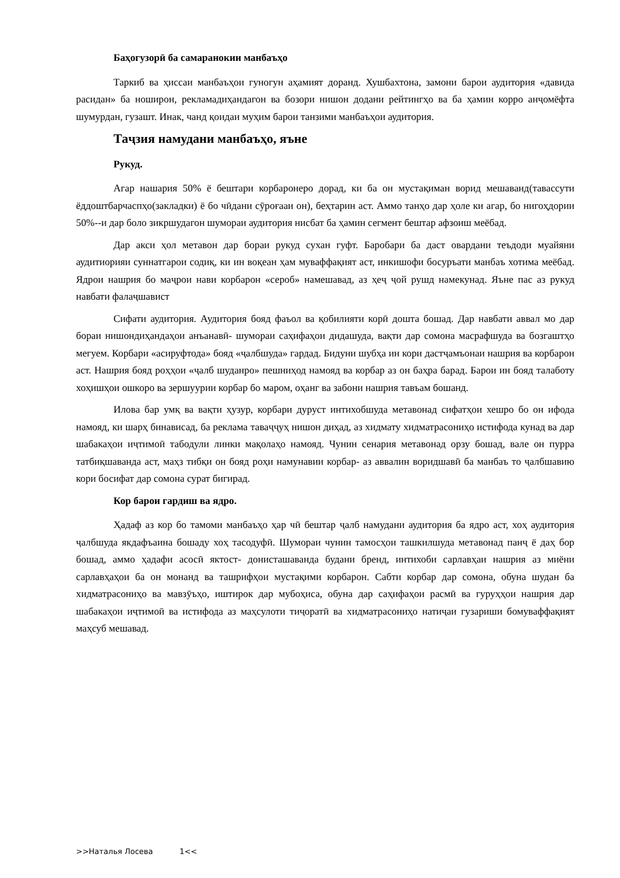Баҳогузорӣ ба самаранокии манбаъҳо
Таркиб ва ҳиссаи манбаъҳои гуногун аҳамият доранд. Хушбахтона, замони барои аудитория «давида расидан» ба ноширон, рекламадиҳандагон ва бозори нишон додани рейтингҳо ва ба ҳамин корро анҷомёфта шумурдан, гузашт. Инак, чанд қоидаи муҳим барои танзими манбаъҳои аудитория.
Таҷзия намудани манбаъҳо, яъне
Рукуд.
Агар нашария 50% ё бештари корбаронеро дорад, ки ба он мустақиман ворид мешаванд(тавассути ёддоштбарчаспҳо(закладки) ё бо чӣдани сӯроғааи он), беҳтарин аст. Аммо танҳо дар ҳоле ки агар, бо нигоҳдории 50%--и дар боло зикршудагон шумораи аудитория нисбат ба ҳамин сегмент бештар афзоиш меёбад.
Дар акси ҳол метавон дар бораи рукуд сухан гуфт. Баробари ба даст овардани теъдоди муайяни аудитиорияи суннатгарои содиқ, ки ин воқеан ҳам муваффақият аст, инкишофи босуръати манбаъ хотима меёбад. Ядрои нашрия бо маҷрои нави корбарон «сероб» намешавад, аз ҳеҷ ҷой рушд намекунад. Яъне пас аз рукуд навбати фалаҷшавист
Сифати аудитория. Аудитория бояд фаъол ва қобилияти корӣ дошта бошад. Дар навбати аввал мо дар бораи нишондиҳандаҳои анъанавӣ- шумораи саҳифаҳои дидашуда, вақти дар сомона масрафшуда ва бозгаштҳо мегуем. Корбари «асируфтода» бояд «ҷалбшуда» гардад. Бидуни шубҳа ин кори дастҷамъонаи нашрия ва корбарон аст. Нашрия бояд роҳҳои «ҷалб шуданро» пешниҳод намояд ва корбар аз он баҳра барад. Барои ин бояд талаботу хоҳишҳои ошкоро ва зершуурии корбар бо маром, оҳанг ва забони нашрия тавъам бошанд.
Илова бар умқ ва вақти ҳузур, корбари дуруст интихобшуда метавонад сифатҳои хешро бо он ифода намояд, ки шарҳ бинависад, ба реклама таваҷҷуҳ нишон диҳад, аз хидмату хидматрасониҳо истифода кунад ва дар шабакаҳои иҷтимоӣ табодули линки мақолаҳо намояд. Чунин сенария метавонад орзу бошад, вале он пурра татбиқшаванда аст, маҳз тибқи он бояд роҳи намунавии корбар- аз аввалин воридшавӣ ба манбаъ то ҷалбшавию кори босифат дар сомона сурат бигирад.
Кор барои гардиш ва ядро.
Ҳадаф аз кор бо тамоми манбаъҳо ҳар чӣ бештар ҷалб намудани аудитория ба ядро аст, хоҳ аудитория ҷалбшуда якдафъаина бошаду хоҳ тасодуфӣ. Шумораи чунин тамосҳои ташкилшуда метавонад панҷ ё даҳ бор бошад, аммо ҳадафи асосӣ яктост- донисташаванда будани бренд, интихоби сарлавҳаи нашрия аз миёни сарлавҳаҳои ба он монанд ва ташрифҳои мустақими корбарон. Сабти корбар дар сомона, обуна шудан ба хидматрасониҳо ва мавзӯъҳо, иштирок дар мубоҳиса, обуна дар саҳифаҳои расмӣ ва гуруҳҳои нашрия дар шабакаҳои иҷтимоӣ ва истифода аз маҳсулоти тиҷоратӣ ва хидматрасониҳо натиҷаи гузариши бомуваффақият маҳсуб мешавад.
>>Наталья Лосева 1<<